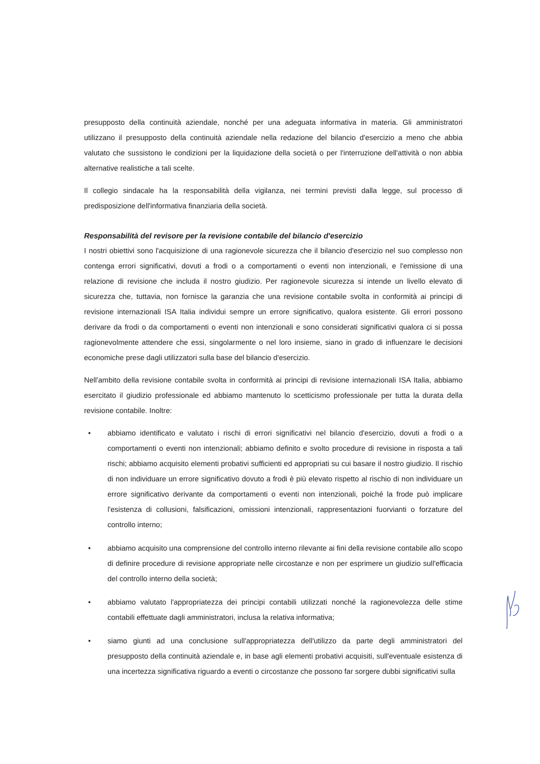presupposto della continuità aziendale, nonché per una adeguata informativa in materia. Gli amministratori utilizzano il presupposto della continuità aziendale nella redazione del bilancio d'esercizio a meno che abbia valutato che sussistono le condizioni per la liquidazione della società o per l'interruzione dell'attività o non abbia alternative realistiche a tali scelte.
Il collegio sindacale ha la responsabilità della vigilanza, nei termini previsti dalla legge, sul processo di predisposizione dell'informativa finanziaria della società.
Responsabilità del revisore per la revisione contabile del bilancio d'esercizio
I nostri obiettivi sono l'acquisizione di una ragionevole sicurezza che il bilancio d'esercizio nel suo complesso non contenga errori significativi, dovuti a frodi o a comportamenti o eventi non intenzionali, e l'emissione di una relazione di revisione che includa il nostro giudizio. Per ragionevole sicurezza si intende un livello elevato di sicurezza che, tuttavia, non fornisce la garanzia che una revisione contabile svolta in conformità ai principi di revisione internazionali ISA Italia individui sempre un errore significativo, qualora esistente. Gli errori possono derivare da frodi o da comportamenti o eventi non intenzionali e sono considerati significativi qualora ci si possa ragionevolmente attendere che essi, singolarmente o nel loro insieme, siano in grado di influenzare le decisioni economiche prese dagli utilizzatori sulla base del bilancio d'esercizio.
Nell'ambito della revisione contabile svolta in conformità ai principi di revisione internazionali ISA Italia, abbiamo esercitato il giudizio professionale ed abbiamo mantenuto lo scetticismo professionale per tutta la durata della revisione contabile. Inoltre:
• abbiamo identificato e valutato i rischi di errori significativi nel bilancio d'esercizio, dovuti a frodi o a comportamenti o eventi non intenzionali; abbiamo definito e svolto procedure di revisione in risposta a tali rischi; abbiamo acquisito elementi probativi sufficienti ed appropriati su cui basare il nostro giudizio. Il rischio di non individuare un errore significativo dovuto a frodi è più elevato rispetto al rischio di non individuare un errore significativo derivante da comportamenti o eventi non intenzionali, poiché la frode può implicare l'esistenza di collusioni, falsificazioni, omissioni intenzionali, rappresentazioni fuorvianti o forzature del controllo interno;
• abbiamo acquisito una comprensione del controllo interno rilevante ai fini della revisione contabile allo scopo di definire procedure di revisione appropriate nelle circostanze e non per esprimere un giudizio sull'efficacia del controllo interno della società;
• abbiamo valutato l'appropriatezza dei principi contabili utilizzati nonché la ragionevolezza delle stime contabili effettuate dagli amministratori, inclusa la relativa informativa;
• siamo giunti ad una conclusione sull'appropriatezza dell'utilizzo da parte degli amministratori del presupposto della continuità aziendale e, in base agli elementi probativi acquisiti, sull'eventuale esistenza di una incertezza significativa riguardo a eventi o circostanze che possono far sorgere dubbi significativi sulla